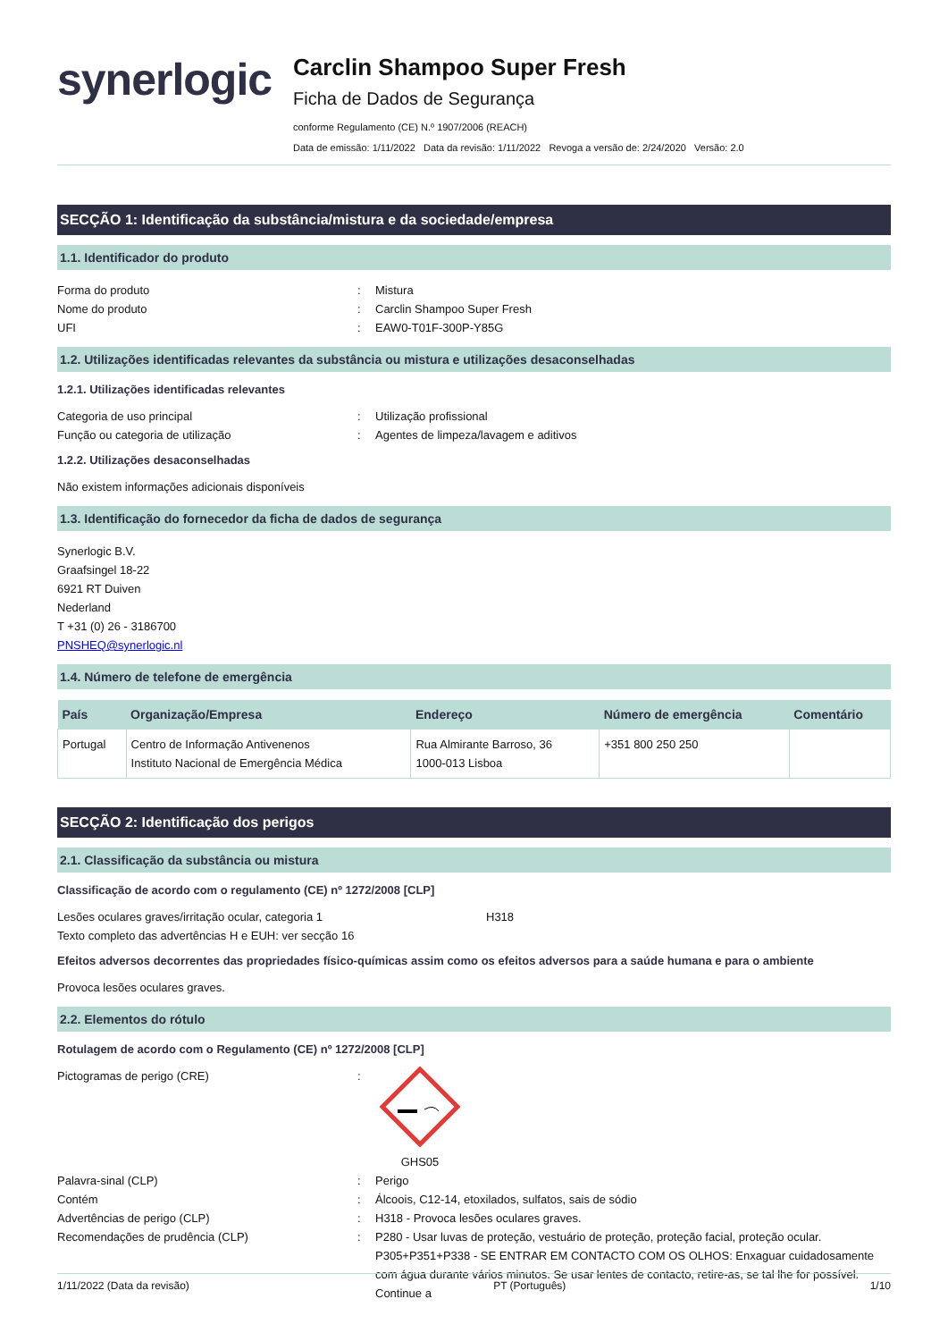synerlogic
Carclin Shampoo Super Fresh
Ficha de Dados de Segurança
conforme Regulamento (CE) N.º 1907/2006 (REACH)
Data de emissão: 1/11/2022 Data da revisão: 1/11/2022 Revoga a versão de: 2/24/2020 Versão: 2.0
SECÇÃO 1: Identificação da substância/mistura e da sociedade/empresa
1.1. Identificador do produto
Forma do produto : Mistura
Nome do produto : Carclin Shampoo Super Fresh
UFI : EAW0-T01F-300P-Y85G
1.2. Utilizações identificadas relevantes da substância ou mistura e utilizações desaconselhadas
1.2.1. Utilizações identificadas relevantes
Categoria de uso principal : Utilização profissional
Função ou categoria de utilização : Agentes de limpeza/lavagem e aditivos
1.2.2. Utilizações desaconselhadas
Não existem informações adicionais disponíveis
1.3. Identificação do fornecedor da ficha de dados de segurança
Synerlogic B.V.
Graafsingel 18-22
6921 RT Duiven
Nederland
T +31 (0) 26 - 3186700
PNSHEQ@synerlogic.nl
1.4. Número de telefone de emergência
| País | Organização/Empresa | Endereço | Número de emergência | Comentário |
| --- | --- | --- | --- | --- |
| Portugal | Centro de Informação Antivenenos Instituto Nacional de Emergência Médica | Rua Almirante Barroso, 36 1000-013 Lisboa | +351 800 250 250 | |
SECÇÃO 2: Identificação dos perigos
2.1. Classificação da substância ou mistura
Classificação de acordo com o regulamento (CE) nº 1272/2008 [CLP]
Lesões oculares graves/irritação ocular, categoria 1 H318
Texto completo das advertências H e EUH: ver secção 16
Efeitos adversos decorrentes das propriedades físico-químicas assim como os efeitos adversos para a saúde humana e para o ambiente
Provoca lesões oculares graves.
2.2. Elementos do rótulo
Rotulagem de acordo com o Regulamento (CE) nº 1272/2008 [CLP]
Pictogramas de perigo (CRE) :
GHS05
Palavra-sinal (CLP) : Perigo
Contém : Álcoois, C12-14, etoxilados, sulfatos, sais de sódio
Advertências de perigo (CLP) : H318 - Provoca lesões oculares graves.
Recomendações de prudência (CLP) : P280 - Usar luvas de proteção, vestuário de proteção, proteção facial, proteção ocular.
P305+P351+P338 - SE ENTRAR EM CONTACTO COM OS OLHOS: Enxaguar cuidadosamente com água durante vários minutos. Se usar lentes de contacto, retire-as, se tal lhe for possível. Continue a
1/11/2022 (Data da revisão) PT (Português) 1/10